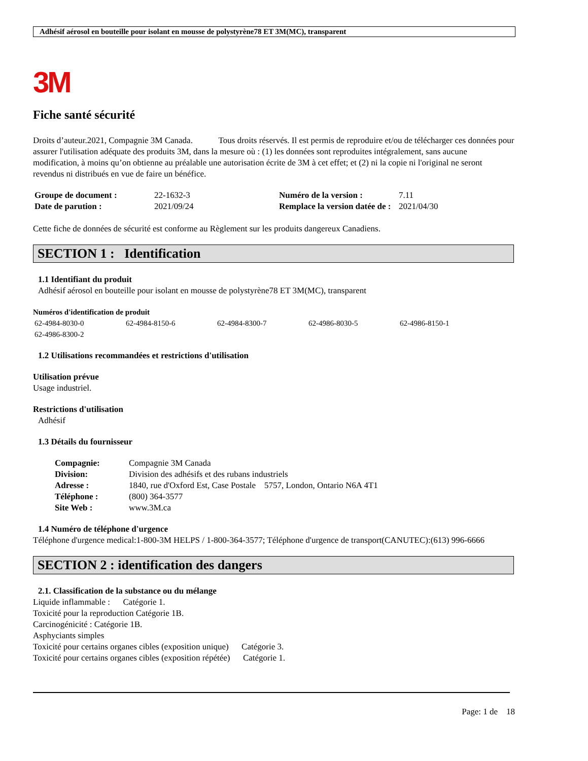Adhésif aérosol en bouteille pour isolant en mousse de polystyrène78 ET 3M(MC), transparent
3M
Fiche santé sécurité
Droits d’auteur.2021, Compagnie 3M Canada. Tous droits réservés. Il est permis de reproduire et/ou de télécharger ces données pour assurer l'utilisation adéquate des produits 3M, dans la mesure où : (1) les données sont reproduites intégralement, sans aucune modification, à moins qu’on obtienne au préalable une autorisation écrite de 3M à cet effet; et (2) ni la copie ni l'original ne seront revendus ni distribués en vue de faire un bénéfice.
| Groupe de document : | 22-1632-3 | Numéro de la version : | 7.11 |
| Date de parution : | 2021/09/24 | Remplace la version datée de : | 2021/04/30 |
Cette fiche de données de sécurité est conforme au Règlement sur les produits dangereux Canadiens.
SECTION 1 : Identification
1.1 Identifiant du produit
Adhésif aérosol en bouteille pour isolant en mousse de polystyrène78 ET 3M(MC), transparent
Numéros d'identification de produit
| 62-4984-8030-0 | 62-4984-8150-6 | 62-4984-8300-7 | 62-4986-8030-5 | 62-4986-8150-1 |
| 62-4986-8300-2 | | | | |
1.2 Utilisations recommandées et restrictions d'utilisation
Utilisation prévue
Usage industriel.
Restrictions d'utilisation
Adhésif
1.3 Détails du fournisseur
| Compagnie: | Compagnie 3M Canada |
| Division: | Division des adhésifs et des rubans industriels |
| Adresse : | 1840, rue d'Oxford Est, Case Postale 5757, London, Ontario N6A 4T1 |
| Téléphone : | (800) 364-3577 |
| Site Web : | www.3M.ca |
1.4 Numéro de téléphone d'urgence
Téléphone d'urgence medical:1-800-3M HELPS / 1-800-364-3577; Téléphone d'urgence de transport(CANUTEC):(613) 996-6666
SECTION 2 : identification des dangers
2.1. Classification de la substance ou du mélange
Liquide inflammable : Catégorie 1.
Toxicité pour la reproduction Catégorie 1B.
Carcinogénicité : Catégorie 1B.
Asphyciants simples
Toxicité pour certains organes cibles (exposition unique) Catégorie 3.
Toxicité pour certains organes cibles (exposition répétée) Catégorie 1.
Page: 1 de 18